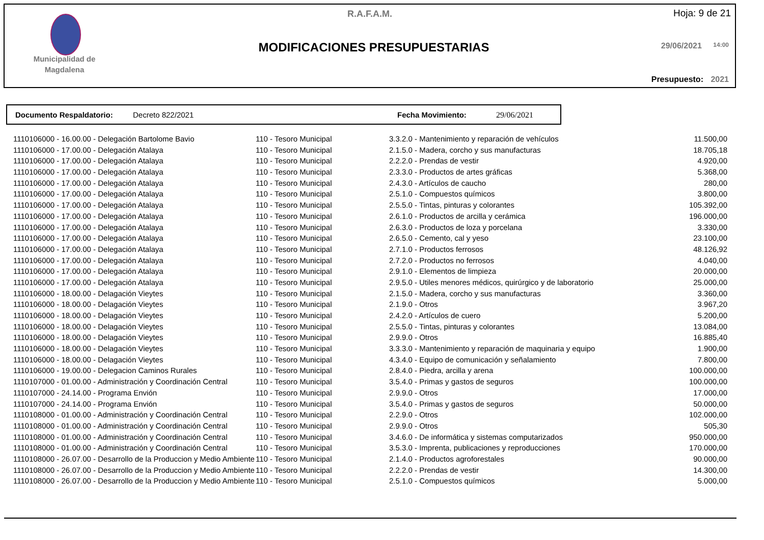Municipalidad de
Magdalena
R.A.F.A.M. Hoja: 9 de 21
MODIFICACIONES PRESUPUESTARIAS 29/06/2021 14:00
Presupuesto: 2021
Documento Respaldatorio: Decreto 822/2021 Fecha Movimiento: 29/06/2021
| 1110106000 - 16.00.00 - Delegación Bartolome Bavio | 110 - Tesoro Municipal | 3.3.2.0 - Mantenimiento y reparación de vehículos | 11.500,00 |
| 1110106000 - 17.00.00 - Delegación Atalaya | 110 - Tesoro Municipal | 2.1.5.0 - Madera, corcho y sus manufacturas | 18.705,18 |
| 1110106000 - 17.00.00 - Delegación Atalaya | 110 - Tesoro Municipal | 2.2.2.0 - Prendas de vestir | 4.920,00 |
| 1110106000 - 17.00.00 - Delegación Atalaya | 110 - Tesoro Municipal | 2.3.3.0 - Productos de artes gráficas | 5.368,00 |
| 1110106000 - 17.00.00 - Delegación Atalaya | 110 - Tesoro Municipal | 2.4.3.0 - Artículos de caucho | 280,00 |
| 1110106000 - 17.00.00 - Delegación Atalaya | 110 - Tesoro Municipal | 2.5.1.0 - Compuestos químicos | 3.800,00 |
| 1110106000 - 17.00.00 - Delegación Atalaya | 110 - Tesoro Municipal | 2.5.5.0 - Tintas, pinturas y colorantes | 105.392,00 |
| 1110106000 - 17.00.00 - Delegación Atalaya | 110 - Tesoro Municipal | 2.6.1.0 - Productos de arcilla y cerámica | 196.000,00 |
| 1110106000 - 17.00.00 - Delegación Atalaya | 110 - Tesoro Municipal | 2.6.3.0 - Productos de loza y porcelana | 3.330,00 |
| 1110106000 - 17.00.00 - Delegación Atalaya | 110 - Tesoro Municipal | 2.6.5.0 - Cemento, cal y yeso | 23.100,00 |
| 1110106000 - 17.00.00 - Delegación Atalaya | 110 - Tesoro Municipal | 2.7.1.0 - Productos ferrosos | 48.126,92 |
| 1110106000 - 17.00.00 - Delegación Atalaya | 110 - Tesoro Municipal | 2.7.2.0 - Productos no ferrosos | 4.040,00 |
| 1110106000 - 17.00.00 - Delegación Atalaya | 110 - Tesoro Municipal | 2.9.1.0 - Elementos de limpieza | 20.000,00 |
| 1110106000 - 17.00.00 - Delegación Atalaya | 110 - Tesoro Municipal | 2.9.5.0 - Utiles menores médicos, quirúrgico y de laboratorio | 25.000,00 |
| 1110106000 - 18.00.00 - Delagación Vieytes | 110 - Tesoro Municipal | 2.1.5.0 - Madera, corcho y sus manufacturas | 3.360,00 |
| 1110106000 - 18.00.00 - Delagación Vieytes | 110 - Tesoro Municipal | 2.1.9.0 - Otros | 3.967,20 |
| 1110106000 - 18.00.00 - Delagación Vieytes | 110 - Tesoro Municipal | 2.4.2.0 - Artículos de cuero | 5.200,00 |
| 1110106000 - 18.00.00 - Delagación Vieytes | 110 - Tesoro Municipal | 2.5.5.0 - Tintas, pinturas y colorantes | 13.084,00 |
| 1110106000 - 18.00.00 - Delagación Vieytes | 110 - Tesoro Municipal | 2.9.9.0 - Otros | 16.885,40 |
| 1110106000 - 18.00.00 - Delagación Vieytes | 110 - Tesoro Municipal | 3.3.3.0 - Mantenimiento y reparación de maquinaria y equipo | 1.900,00 |
| 1110106000 - 18.00.00 - Delagación Vieytes | 110 - Tesoro Municipal | 4.3.4.0 - Equipo de comunicación y señalamiento | 7.800,00 |
| 1110106000 - 19.00.00 - Delegacion Caminos Rurales | 110 - Tesoro Municipal | 2.8.4.0 - Piedra, arcilla y arena | 100.000,00 |
| 1110107000 - 01.00.00 - Administración y Coordinación Central | 110 - Tesoro Municipal | 3.5.4.0 - Primas y gastos de seguros | 100.000,00 |
| 1110107000 - 24.14.00 - Programa Envión | 110 - Tesoro Municipal | 2.9.9.0 - Otros | 17.000,00 |
| 1110107000 - 24.14.00 - Programa Envión | 110 - Tesoro Municipal | 3.5.4.0 - Primas y gastos de seguros | 50.000,00 |
| 1110108000 - 01.00.00 - Administración y Coordinación Central | 110 - Tesoro Municipal | 2.2.9.0 - Otros | 102.000,00 |
| 1110108000 - 01.00.00 - Administración y Coordinación Central | 110 - Tesoro Municipal | 2.9.9.0 - Otros | 505,30 |
| 1110108000 - 01.00.00 - Administración y Coordinación Central | 110 - Tesoro Municipal | 3.4.6.0 - De informática y sistemas computarizados | 950.000,00 |
| 1110108000 - 01.00.00 - Administración y Coordinación Central | 110 - Tesoro Municipal | 3.5.3.0 - Imprenta, publicaciones y reproducciones | 170.000,00 |
| 1110108000 - 26.07.00 - Desarrollo de la Produccion y Medio Ambiente | 110 - Tesoro Municipal | 2.1.4.0 - Productos agroforestales | 90.000,00 |
| 1110108000 - 26.07.00 - Desarrollo de la Produccion y Medio Ambiente | 110 - Tesoro Municipal | 2.2.2.0 - Prendas de vestir | 14.300,00 |
| 1110108000 - 26.07.00 - Desarrollo de la Produccion y Medio Ambiente | 110 - Tesoro Municipal | 2.5.1.0 - Compuestos químicos | 5.000,00 |